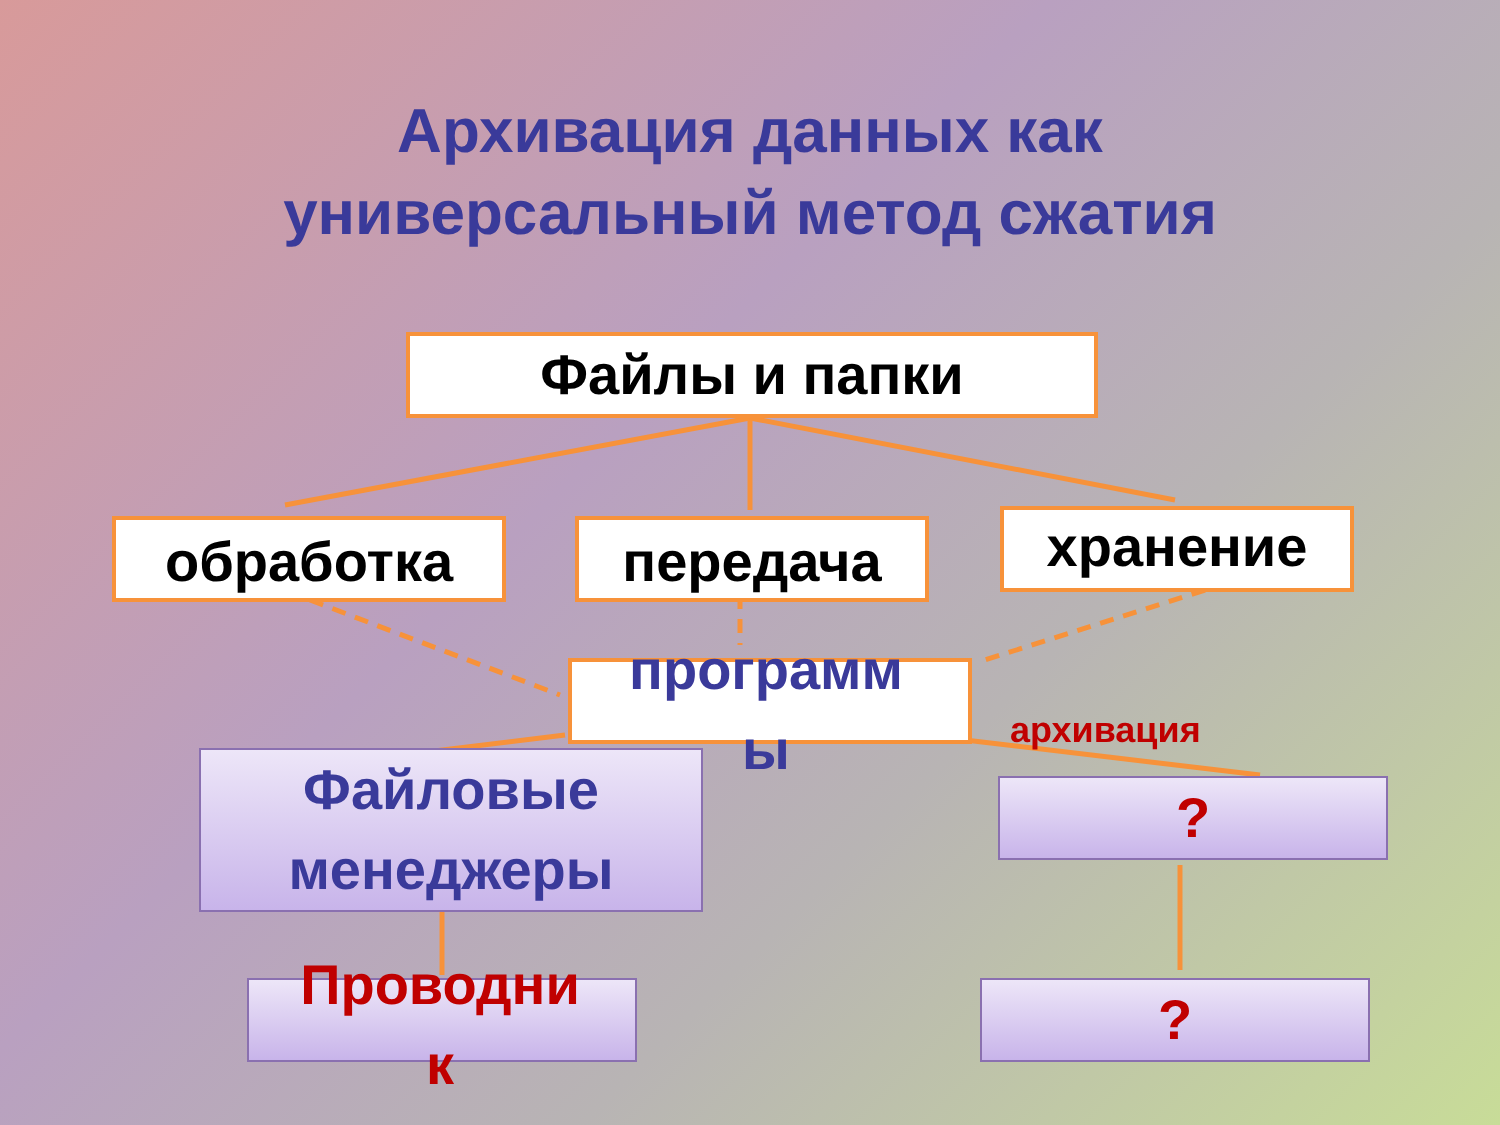Архивация данных как
универсальный метод сжатия
Файлы и папки
обработка передача хранение
программ
ы
архивация
Файловые
менеджеры
Проводни
к
?
?